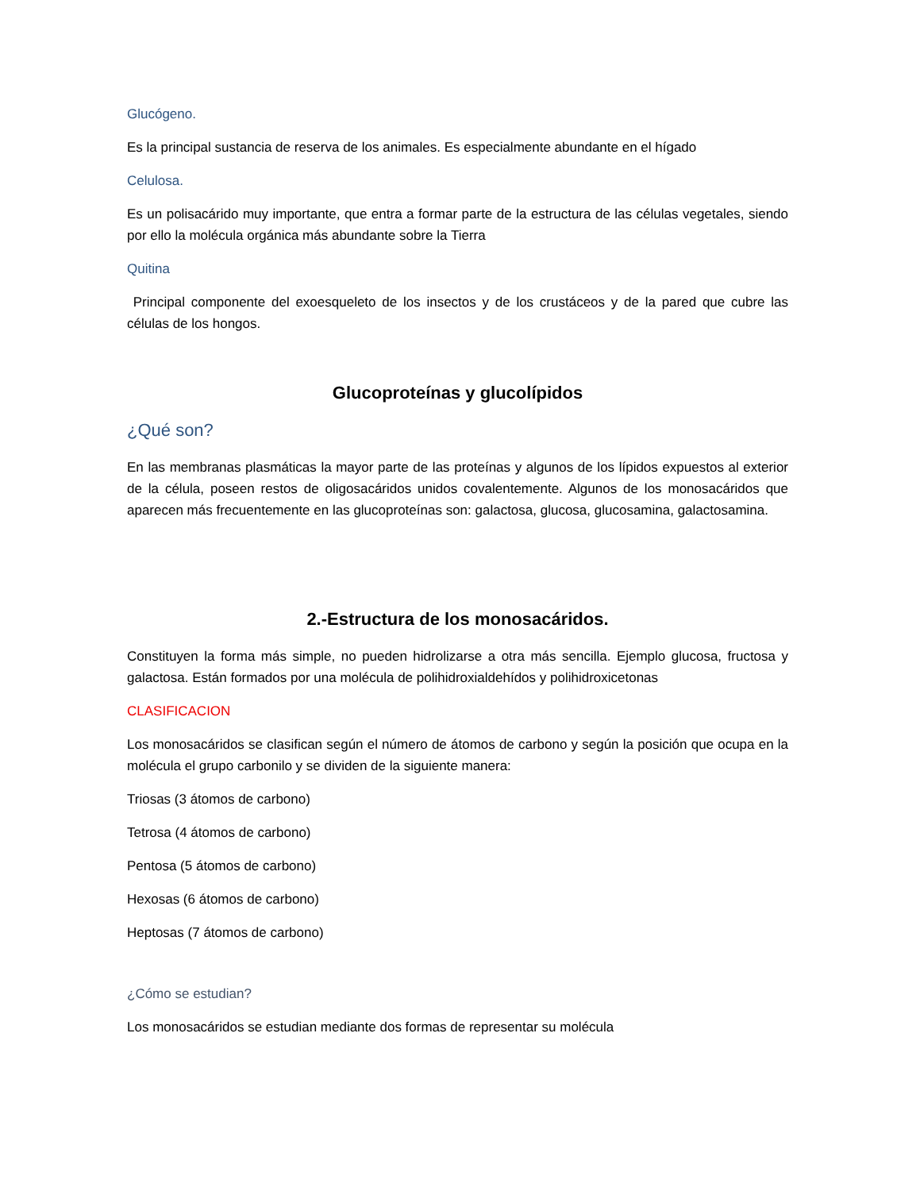Glucógeno.
Es la principal sustancia de reserva de los animales. Es especialmente abundante en el hígado
Celulosa.
Es un polisacárido muy importante, que entra a formar parte de la estructura de las células vegetales, siendo por ello la molécula orgánica más abundante sobre la Tierra
Quitina
Principal componente del exoesqueleto de los insectos y de los crustáceos y de la pared que cubre las células de los hongos.
Glucoproteínas y glucolípidos
¿Qué son?
En las membranas plasmáticas la mayor parte de las proteínas y algunos de los lípidos expuestos al exterior de la célula, poseen restos de oligosacáridos unidos covalentemente. Algunos de los monosacáridos que aparecen más frecuentemente en las glucoproteínas son: galactosa, glucosa, glucosamina, galactosamina.
2.-Estructura de los monosacáridos.
Constituyen la forma más simple, no pueden hidrolizarse a otra más sencilla. Ejemplo glucosa, fructosa y galactosa. Están formados por una molécula de polihidroxialdehídos y polihidroxicetonas
CLASIFICACION
Los monosacáridos se clasifican según el número de átomos de carbono y según la posición que ocupa en la molécula el grupo carbonilo y se dividen de la siguiente manera:
Triosas (3 átomos de carbono)
Tetrosa (4 átomos de carbono)
Pentosa (5 átomos de carbono)
Hexosas (6 átomos de carbono)
Heptosas (7 átomos de carbono)
¿Cómo se estudian?
Los monosacáridos se estudian mediante dos formas de representar su molécula